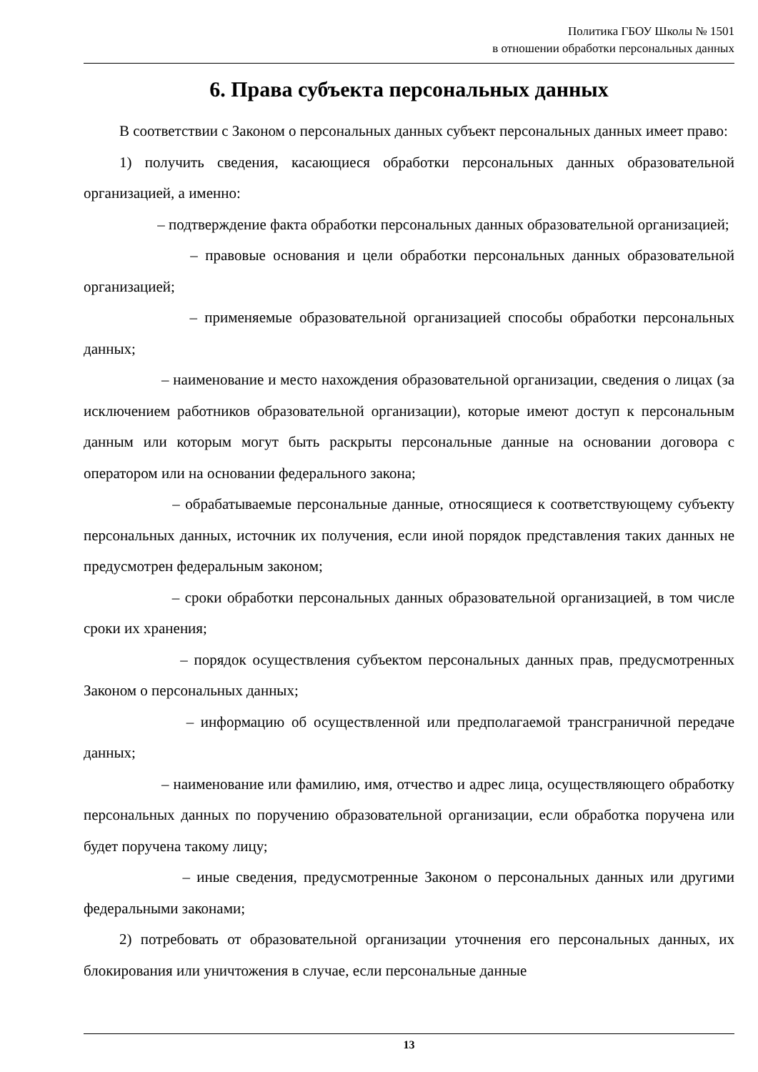Политика ГБОУ Школы № 1501
в отношении обработки персональных данных
6. Права субъекта персональных данных
В соответствии с Законом о персональных данных субъект персональных данных имеет право:
1) получить сведения, касающиеся обработки персональных данных образовательной организацией, а именно:
– подтверждение факта обработки персональных данных образовательной организацией;
– правовые основания и цели обработки персональных данных образовательной организацией;
– применяемые образовательной организацией способы обработки персональных данных;
– наименование и место нахождения образовательной организации, сведения о лицах (за исключением работников образовательной организации), которые имеют доступ к персональным данным или которым могут быть раскрыты персональные данные на основании договора с оператором или на основании федерального закона;
– обрабатываемые персональные данные, относящиеся к соответствующему субъекту персональных данных, источник их получения, если иной порядок представления таких данных не предусмотрен федеральным законом;
– сроки обработки персональных данных образовательной организацией, в том числе сроки их хранения;
– порядок осуществления субъектом персональных данных прав, предусмотренных Законом о персональных данных;
– информацию об осуществленной или предполагаемой трансграничной передаче данных;
– наименование или фамилию, имя, отчество и адрес лица, осуществляющего обработку персональных данных по поручению образовательной организации, если обработка поручена или будет поручена такому лицу;
– иные сведения, предусмотренные Законом о персональных данных или другими федеральными законами;
2) потребовать от образовательной организации уточнения его персональных данных, их блокирования или уничтожения в случае, если персональные данные
13